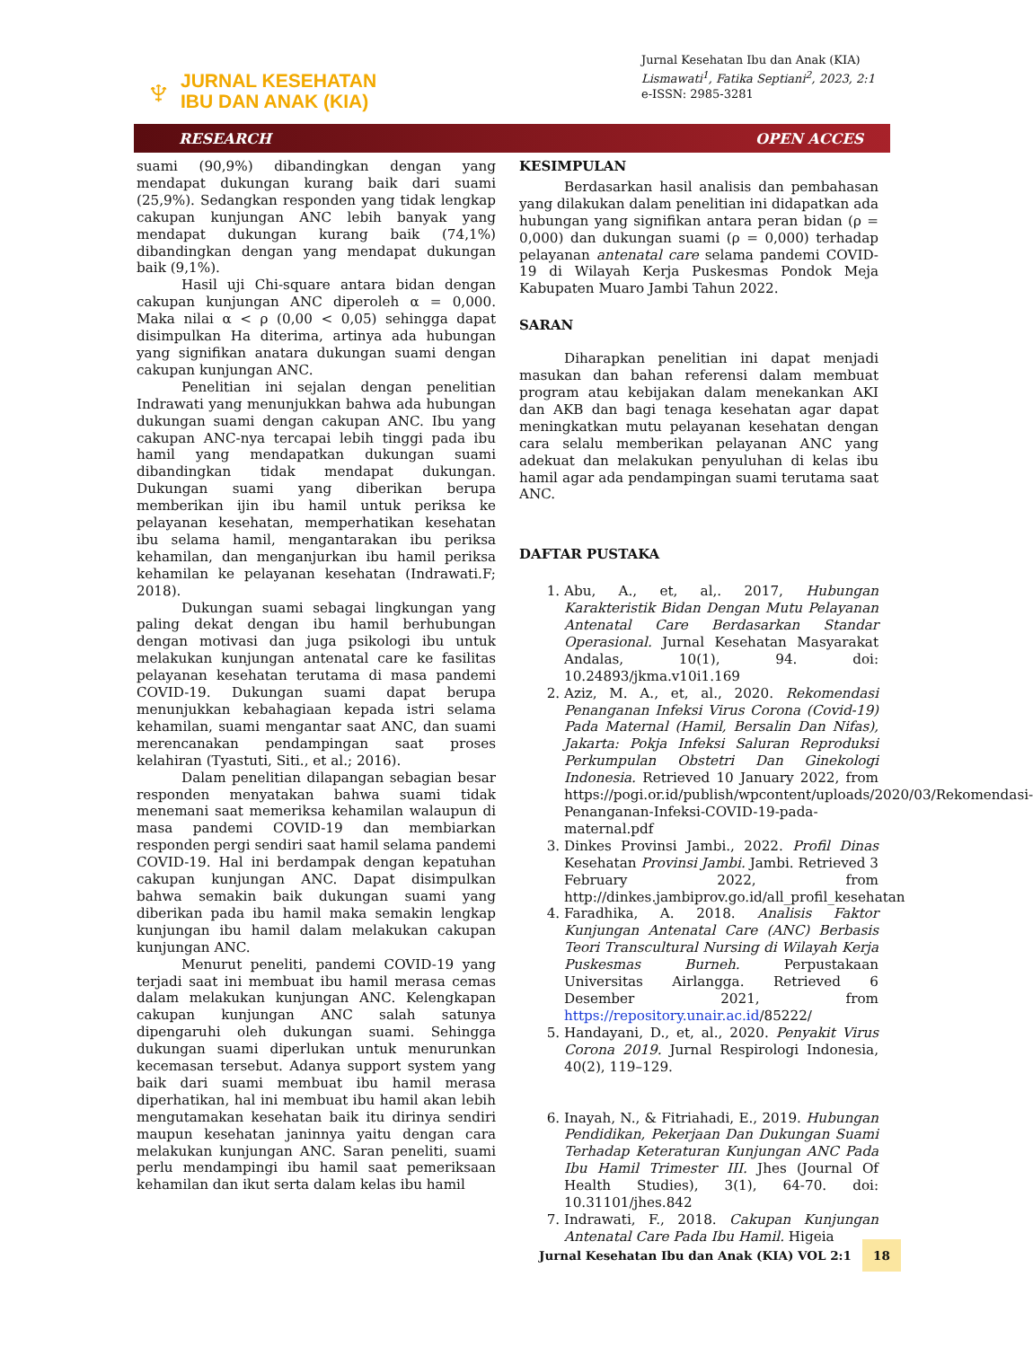♆
JURNAL KESEHATAN
IBU DAN ANAK (KIA)
Jurnal Kesehatan Ibu dan Anak (KIA)
Lismawati<sup>1</sup>, Fatika Septiani<sup>2</sup>, 2023, 2:1
e-ISSN: 2985-3281
RESEARCH OPEN ACCES
suami (90,9%) dibandingkan dengan yang mendapat dukungan kurang baik dari suami (25,9%). Sedangkan responden yang tidak lengkap cakupan kunjungan ANC lebih banyak yang mendapat dukungan kurang baik (74,1%) dibandingkan dengan yang mendapat dukungan baik (9,1%).
Hasil uji Chi-square antara bidan dengan cakupan kunjungan ANC diperoleh α = 0,000. Maka nilai α < ρ (0,00 < 0,05) sehingga dapat disimpulkan Ha diterima, artinya ada hubungan yang signifikan anatara dukungan suami dengan cakupan kunjungan ANC.
Penelitian ini sejalan dengan penelitian Indrawati yang menunjukkan bahwa ada hubungan dukungan suami dengan cakupan ANC. Ibu yang cakupan ANC-nya tercapai lebih tinggi pada ibu hamil yang mendapatkan dukungan suami dibandingkan tidak mendapat dukungan. Dukungan suami yang diberikan berupa memberikan ijin ibu hamil untuk periksa ke pelayanan kesehatan, memperhatikan kesehatan ibu selama hamil, mengantarakan ibu periksa kehamilan, dan menganjurkan ibu hamil periksa kehamilan ke pelayanan kesehatan (Indrawati.F; 2018).
Dukungan suami sebagai lingkungan yang paling dekat dengan ibu hamil berhubungan dengan motivasi dan juga psikologi ibu untuk melakukan kunjungan antenatal care ke fasilitas pelayanan kesehatan terutama di masa pandemi COVID-19. Dukungan suami dapat berupa menunjukkan kebahagiaan kepada istri selama kehamilan, suami mengantar saat ANC, dan suami merencanakan pendampingan saat proses kelahiran (Tyastuti, Siti., et al.; 2016).
Dalam penelitian dilapangan sebagian besar responden menyatakan bahwa suami tidak menemani saat memeriksa kehamilan walaupun di masa pandemi COVID-19 dan membiarkan responden pergi sendiri saat hamil selama pandemi COVID-19. Hal ini berdampak dengan kepatuhan cakupan kunjungan ANC. Dapat disimpulkan bahwa semakin baik dukungan suami yang diberikan pada ibu hamil maka semakin lengkap kunjungan ibu hamil dalam melakukan cakupan kunjungan ANC.
Menurut peneliti, pandemi COVID-19 yang terjadi saat ini membuat ibu hamil merasa cemas dalam melakukan kunjungan ANC. Kelengkapan cakupan kunjungan ANC salah satunya dipengaruhi oleh dukungan suami. Sehingga dukungan suami diperlukan untuk menurunkan kecemasan tersebut. Adanya support system yang baik dari suami membuat ibu hamil merasa diperhatikan, hal ini membuat ibu hamil akan lebih mengutamakan kesehatan baik itu dirinya sendiri maupun kesehatan janinnya yaitu dengan cara melakukan kunjungan ANC. Saran peneliti, suami perlu mendampingi ibu hamil saat pemeriksaan kehamilan dan ikut serta dalam kelas ibu hamil
KESIMPULAN
Berdasarkan hasil analisis dan pembahasan yang dilakukan dalam penelitian ini didapatkan ada hubungan yang signifikan antara peran bidan (ρ = 0,000) dan dukungan suami (ρ = 0,000) terhadap pelayanan antenatal care selama pandemi COVID-19 di Wilayah Kerja Puskesmas Pondok Meja Kabupaten Muaro Jambi Tahun 2022.
SARAN
Diharapkan penelitian ini dapat menjadi masukan dan bahan referensi dalam membuat program atau kebijakan dalam menekankan AKI dan AKB dan bagi tenaga kesehatan agar dapat meningkatkan mutu pelayanan kesehatan dengan cara selalu memberikan pelayanan ANC yang adekuat dan melakukan penyuluhan di kelas ibu hamil agar ada pendampingan suami terutama saat ANC.
DAFTAR PUSTAKA
1. Abu, A., et, al,. 2017, Hubungan Karakteristik Bidan Dengan Mutu Pelayanan Antenatal Care Berdasarkan Standar Operasional. Jurnal Kesehatan Masyarakat Andalas, 10(1), 94. doi: 10.24893/jkma.v10i1.169
2. Aziz, M. A., et, al., 2020. Rekomendasi Penanganan Infeksi Virus Corona (Covid-19) Pada Maternal (Hamil, Bersalin Dan Nifas), Jakarta: Pokja Infeksi Saluran Reproduksi Perkumpulan Obstetri Dan Ginekologi Indonesia. Retrieved 10 January 2022, from https://pogi.or.id/publish/wpcontent/uploads/2020/03/Rekomendasi-Penanganan-Infeksi-COVID-19-pada-maternal.pdf
3. Dinkes Provinsi Jambi., 2022. Profil Dinas Kesehatan Provinsi Jambi. Jambi. Retrieved 3 February 2022, from http://dinkes.jambiprov.go.id/all_profil_kesehatan
4. Faradhika, A. 2018. Analisis Faktor Kunjungan Antenatal Care (ANC) Berbasis Teori Transcultural Nursing di Wilayah Kerja Puskesmas Burneh. Perpustakaan Universitas Airlangga. Retrieved 6 Desember 2021, from https://repository.unair.ac.id/85222/
5. Handayani, D., et, al., 2020. Penyakit Virus Corona 2019. Jurnal Respirologi Indonesia, 40(2), 119–129.
6. Inayah, N., & Fitriahadi, E., 2019. Hubungan Pendidikan, Pekerjaan Dan Dukungan Suami Terhadap Keteraturan Kunjungan ANC Pada Ibu Hamil Trimester III. Jhes (Journal Of Health Studies), 3(1), 64-70. doi: 10.31101/jhes.842
7. Indrawati, F., 2018. Cakupan Kunjungan Antenatal Care Pada Ibu Hamil. Higeia
Jurnal Kesehatan Ibu dan Anak (KIA) VOL 2:1 18